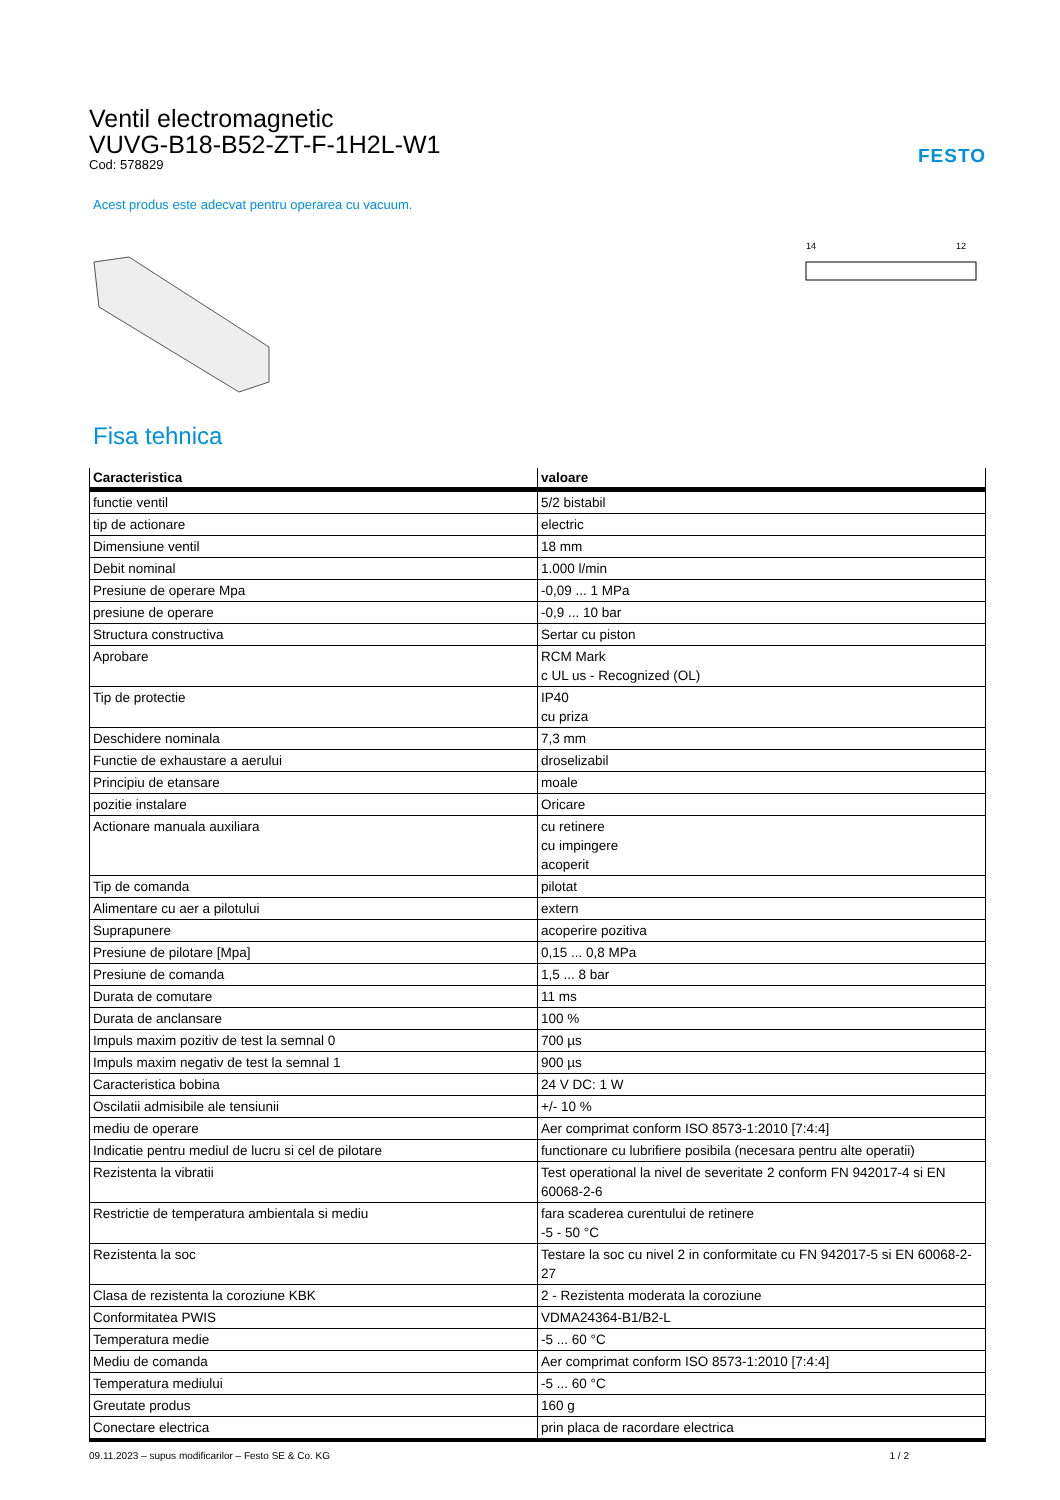Ventil electromagnetic
VUVG-B18-B52-ZT-F-1H2L-W1
Cod: 578829
FESTO
Acest produs este adecvat pentru operarea cu vacuum.
14
12
Fisa tehnica
| Caracteristica | valoare |
| --- | --- |
| functie ventil | 5/2 bistabil |
| tip de actionare | electric |
| Dimensiune ventil | 18 mm |
| Debit nominal | 1.000 l/min |
| Presiune de operare Mpa | -0,09 ... 1 MPa |
| presiune de operare | -0,9 ... 10 bar |
| Structura constructiva | Sertar cu piston |
| Aprobare | RCM Mark c UL us - Recognized (OL) |
| Tip de protectie | IP40 cu priza |
| Deschidere nominala | 7,3 mm |
| Functie de exhaustare a aerului | droselizabil |
| Principiu de etansare | moale |
| pozitie instalare | Oricare |
| Actionare manuala auxiliara | cu retinere cu impingere acoperit |
| Tip de comanda | pilotat |
| Alimentare cu aer a pilotului | extern |
| Suprapunere | acoperire pozitiva |
| Presiune de pilotare [Mpa] | 0,15 ... 0,8 MPa |
| Presiune de comanda | 1,5 ... 8 bar |
| Durata de comutare | 11 ms |
| Durata de anclansare | 100 % |
| Impuls maxim pozitiv de test la semnal 0 | 700 µs |
| Impuls maxim negativ de test la semnal 1 | 900 µs |
| Caracteristica bobina | 24 V DC: 1 W |
| Oscilatii admisibile ale tensiunii | +/- 10 % |
| mediu de operare | Aer comprimat conform ISO 8573-1:2010 [7:4:4] |
| Indicatie pentru mediul de lucru si cel de pilotare | functionare cu lubrifiere posibila (necesara pentru alte operatii) |
| Rezistenta la vibratii | Test operational la nivel de severitate 2 conform FN 942017-4 si EN 60068-2-6 |
| Restrictie de temperatura ambientala si mediu | fara scaderea curentului de retinere -5 - 50 °C |
| Rezistenta la soc | Testare la soc cu nivel 2 in conformitate cu FN 942017-5 si EN 60068-2-27 |
| Clasa de rezistenta la coroziune KBK | 2 - Rezistenta moderata la coroziune |
| Conformitatea PWIS | VDMA24364-B1/B2-L |
| Temperatura medie | -5 ... 60 °C |
| Mediu de comanda | Aer comprimat conform ISO 8573-1:2010 [7:4:4] |
| Temperatura mediului | -5 ... 60 °C |
| Greutate produs | 160 g |
| Conectare electrica | prin placa de racordare electrica |
09.11.2023 – supus modificarilor – Festo SE & Co. KG 1 / 2